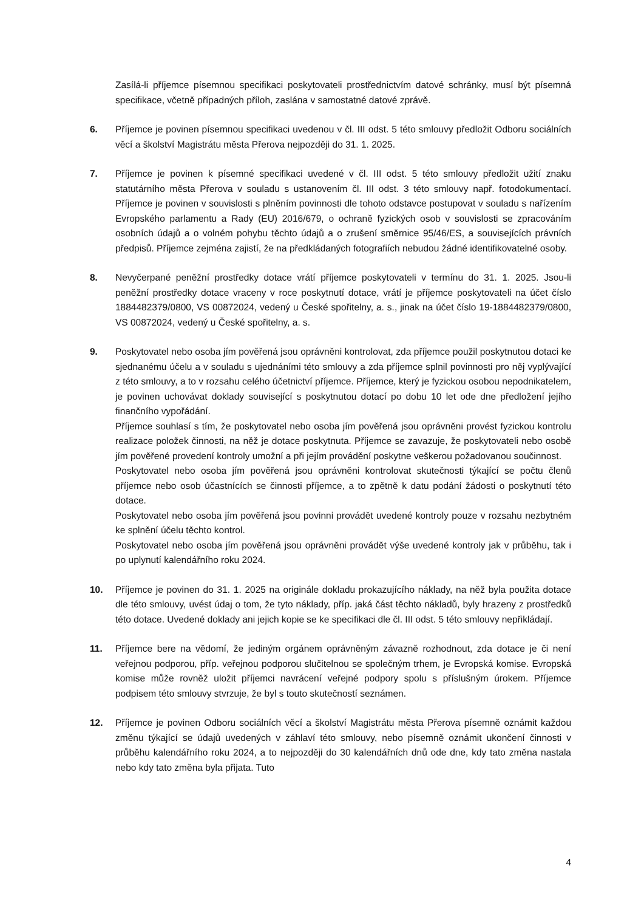Zasílá-li příjemce písemnou specifikaci poskytovateli prostřednictvím datové schránky, musí být písemná specifikace, včetně případných příloh, zaslána v samostatné datové zprávě.
6. Příjemce je povinen písemnou specifikaci uvedenou v čl. III odst. 5 této smlouvy předložit Odboru sociálních věcí a školství Magistrátu města Přerova nejpozději do 31. 1. 2025.
7. Příjemce je povinen k písemné specifikaci uvedené v čl. III odst. 5 této smlouvy předložit užití znaku statutárního města Přerova v souladu s ustanovením čl. III odst. 3 této smlouvy např. fotodokumentací. Příjemce je povinen v souvislosti s plněním povinnosti dle tohoto odstavce postupovat v souladu s nařízením Evropského parlamentu a Rady (EU) 2016/679, o ochraně fyzických osob v souvislosti se zpracováním osobních údajů a o volném pohybu těchto údajů a o zrušení směrnice 95/46/ES, a souvisejících právních předpisů. Příjemce zejména zajistí, že na předkládaných fotografiích nebudou žádné identifikovatelné osoby.
8. Nevyčerpané peněžní prostředky dotace vrátí příjemce poskytovateli v termínu do 31. 1. 2025. Jsou-li peněžní prostředky dotace vraceny v roce poskytnutí dotace, vrátí je příjemce poskytovateli na účet číslo 1884482379/0800, VS 00872024, vedený u České spořitelny, a. s., jinak na účet číslo 19-1884482379/0800, VS 00872024, vedený u České spořitelny, a. s.
9. Poskytovatel nebo osoba jím pověřená jsou oprávněni kontrolovat, zda příjemce použil poskytnutou dotaci ke sjednanému účelu a v souladu s ujednáními této smlouvy a zda příjemce splnil povinnosti pro něj vyplývající z této smlouvy, a to v rozsahu celého účetnictví příjemce. Příjemce, který je fyzickou osobou nepodnikatelem, je povinen uchovávat doklady související s poskytnutou dotací po dobu 10 let ode dne předložení jejího finančního vypořádání.
Příjemce souhlasí s tím, že poskytovatel nebo osoba jím pověřená jsou oprávněni provést fyzickou kontrolu realizace položek činnosti, na něž je dotace poskytnuta. Příjemce se zavazuje, že poskytovateli nebo osobě jím pověřené provedení kontroly umožní a při jejím provádění poskytne veškerou požadovanou součinnost.
Poskytovatel nebo osoba jím pověřená jsou oprávněni kontrolovat skutečnosti týkající se počtu členů příjemce nebo osob účastnících se činnosti příjemce, a to zpětně k datu podání žádosti o poskytnutí této dotace.
Poskytovatel nebo osoba jím pověřená jsou povinni provádět uvedené kontroly pouze v rozsahu nezbytném ke splnění účelu těchto kontrol.
Poskytovatel nebo osoba jím pověřená jsou oprávněni provádět výše uvedené kontroly jak v průběhu, tak i po uplynutí kalendářního roku 2024.
10. Příjemce je povinen do 31. 1. 2025 na originále dokladu prokazujícího náklady, na něž byla použita dotace dle této smlouvy, uvést údaj o tom, že tyto náklady, příp. jaká část těchto nákladů, byly hrazeny z prostředků této dotace. Uvedené doklady ani jejich kopie se ke specifikaci dle čl. III odst. 5 této smlouvy nepřikládají.
11. Příjemce bere na vědomí, že jediným orgánem oprávněným závazně rozhodnout, zda dotace je či není veřejnou podporou, příp. veřejnou podporou slučitelnou se společným trhem, je Evropská komise. Evropská komise může rovněž uložit příjemci navrácení veřejné podpory spolu s příslušným úrokem. Příjemce podpisem této smlouvy stvrzuje, že byl s touto skutečností seznámen.
12. Příjemce je povinen Odboru sociálních věcí a školství Magistrátu města Přerova písemně oznámit každou změnu týkající se údajů uvedených v záhlaví této smlouvy, nebo písemně oznámit ukončení činnosti v průběhu kalendářního roku 2024, a to nejpozději do 30 kalendářních dnů ode dne, kdy tato změna nastala nebo kdy tato změna byla přijata. Tuto
4